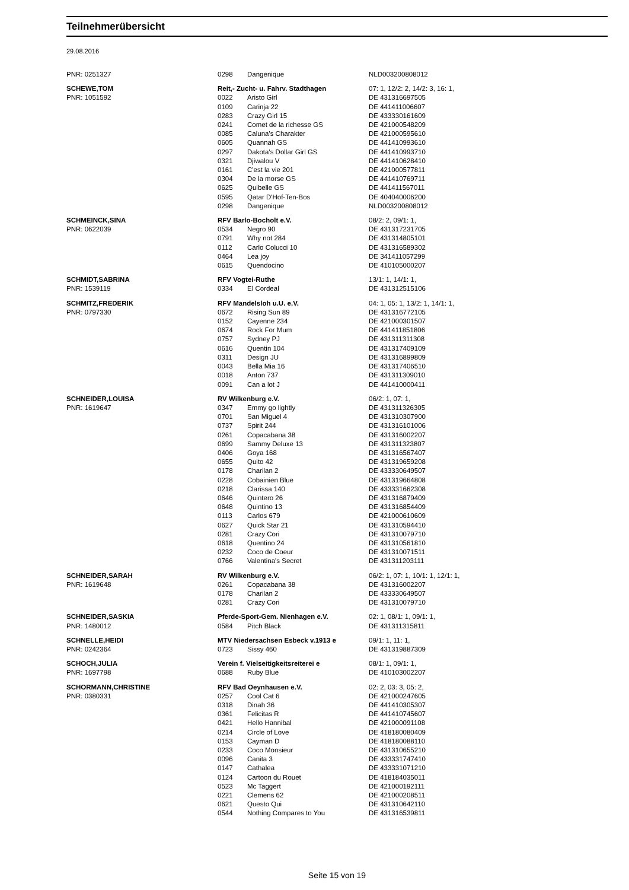Teilnehmerübersicht
29.08.2016
| PNR: 0251327 | 0298 | Dangenique | NLD003200808012 |
| SCHEWE,TOM | Reit,- Zucht- u. Fahrv. Stadthagen | | 07: 1, 12/2: 2, 14/2: 3, 16: 1, |
| PNR: 1051592 | 0022 | Aristo Girl | DE 431316697505 |
| | 0109 | Carinja 22 | DE 441411006607 |
| | 0283 | Crazy Girl 15 | DE 433330161609 |
| | 0241 | Comet de la richesse GS | DE 421000548209 |
| | 0085 | Caluna's Charakter | DE 421000595610 |
| | 0605 | Quannah GS | DE 441410993610 |
| | 0297 | Dakota's Dollar Girl GS | DE 441410993710 |
| | 0321 | Djiwalou V | DE 441410628410 |
| | 0161 | C'est la vie 201 | DE 421000577811 |
| | 0304 | De la morse GS | DE 441410769711 |
| | 0625 | Quibelle GS | DE 441411567011 |
| | 0595 | Qatar D'Hof-Ten-Bos | DE 404040006200 |
| | 0298 | Dangenique | NLD003200808012 |
| SCHMEINCK,SINA | RFV Barlo-Bocholt e.V. | | 08/2: 2, 09/1: 1, |
| PNR: 0622039 | 0534 | Negro 90 | DE 431317231705 |
| | 0791 | Why not 284 | DE 431314805101 |
| | 0112 | Carlo Colucci 10 | DE 431316589302 |
| | 0464 | Lea joy | DE 341411057299 |
| | 0615 | Quendocino | DE 410105000207 |
| SCHMIDT,SABRINA | RFV Vogtei-Ruthe | | 13/1: 1, 14/1: 1, |
| PNR: 1539119 | 0334 | El Cordeal | DE 431312515106 |
| SCHMITZ,FREDERIK | RFV Mandelsloh u.U. e.V. | | 04: 1, 05: 1, 13/2: 1, 14/1: 1, |
| PNR: 0797330 | 0672 | Rising Sun 89 | DE 431316772105 |
| | 0152 | Cayenne 234 | DE 421000301507 |
| | 0674 | Rock For Mum | DE 441411851806 |
| | 0757 | Sydney PJ | DE 431311311308 |
| | 0616 | Quentin 104 | DE 431317409109 |
| | 0311 | Design JU | DE 431316899809 |
| | 0043 | Bella Mia 16 | DE 431317406510 |
| | 0018 | Anton 737 | DE 431311309010 |
| | 0091 | Can a lot J | DE 441410000411 |
| SCHNEIDER,LOUISA | RV Wilkenburg e.V. | | 06/2: 1, 07: 1, |
| PNR: 1619647 | 0347 | Emmy go lightly | DE 431311326305 |
| | 0701 | San Miguel 4 | DE 431310307900 |
| | 0737 | Spirit 244 | DE 431316101006 |
| | 0261 | Copacabana 38 | DE 431316002207 |
| | 0699 | Sammy Deluxe 13 | DE 431311323807 |
| | 0406 | Goya 168 | DE 431316567407 |
| | 0655 | Quito 42 | DE 431319659208 |
| | 0178 | Charilan 2 | DE 433330649507 |
| | 0228 | Cobainien Blue | DE 431319664808 |
| | 0218 | Clarissa 140 | DE 433331662308 |
| | 0646 | Quintero 26 | DE 431316879409 |
| | 0648 | Quintino 13 | DE 431316854409 |
| | 0113 | Carlos 679 | DE 421000610609 |
| | 0627 | Quick Star 21 | DE 431310594410 |
| | 0281 | Crazy Cori | DE 431310079710 |
| | 0618 | Quentino 24 | DE 431310561810 |
| | 0232 | Coco de Coeur | DE 431310071511 |
| | 0766 | Valentina's Secret | DE 431311203111 |
| SCHNEIDER,SARAH | RV Wilkenburg e.V. | | 06/2: 1, 07: 1, 10/1: 1, 12/1: 1, |
| PNR: 1619648 | 0261 | Copacabana 38 | DE 431316002207 |
| | 0178 | Charilan 2 | DE 433330649507 |
| | 0281 | Crazy Cori | DE 431310079710 |
| SCHNEIDER,SASKIA | Pferde-Sport-Gem. Nienhagen e.V. | | 02: 1, 08/1: 1, 09/1: 1, |
| PNR: 1480012 | 0584 | Pitch Black | DE 431311315811 |
| SCHNELLE,HEIDI | MTV Niedersachsen Esbeck v.1913 e | | 09/1: 1, 11: 1, |
| PNR: 0242364 | 0723 | Sissy 460 | DE 431319887309 |
| SCHOCH,JULIA | Verein f. Vielseitigkeitsreiterei e | | 08/1: 1, 09/1: 1, |
| PNR: 1697798 | 0688 | Ruby Blue | DE 410103002207 |
| SCHORMANN,CHRISTINE | RFV Bad Oeynhausen e.V. | | 02: 2, 03: 3, 05: 2, |
| PNR: 0380331 | 0257 | Cool Cat 6 | DE 421000247605 |
| | 0318 | Dinah 36 | DE 441410305307 |
| | 0361 | Felicitas R | DE 441410745607 |
| | 0421 | Hello Hannibal | DE 421000091108 |
| | 0214 | Circle of Love | DE 418180080409 |
| | 0153 | Cayman D | DE 418180088110 |
| | 0233 | Coco Monsieur | DE 431310655210 |
| | 0096 | Canita 3 | DE 433331747410 |
| | 0147 | Cathalea | DE 433331071210 |
| | 0124 | Cartoon du Rouet | DE 418184035011 |
| | 0523 | Mc Taggert | DE 421000192111 |
| | 0221 | Clemens 62 | DE 421000208511 |
| | 0621 | Questo Qui | DE 431310642110 |
| | 0544 | Nothing Compares to You | DE 431316539811 |
Seite 15 von 19